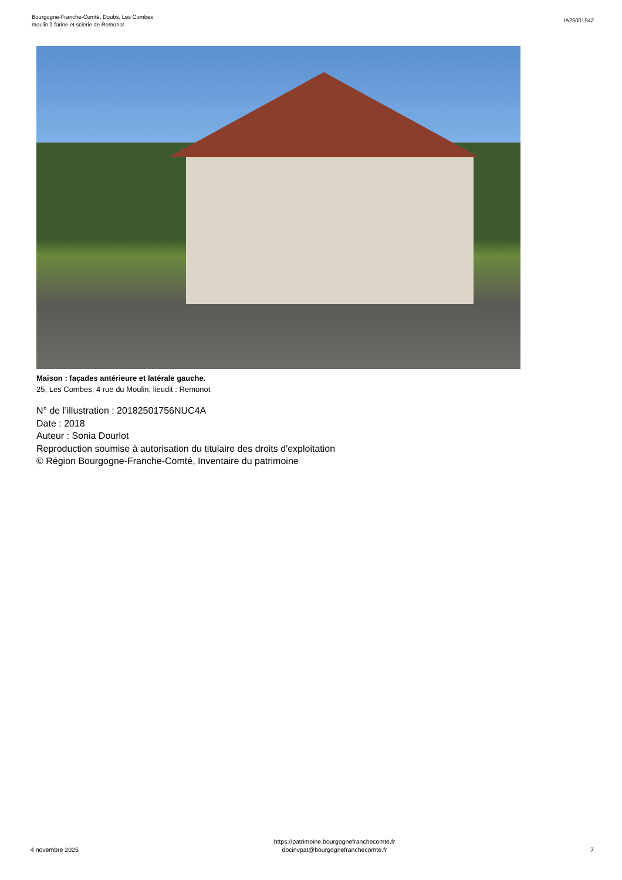Bourgogne-Franche-Comté, Doubs, Les Combes
moulin à farine et scierie de Remonot
IA25001942
Maison : façades antérieure et latérale gauche.
25, Les Combes, 4 rue du Moulin, lieudit : Remonot
N° de l’illustration : 20182501756NUC4A
Date : 2018
Auteur : Sonia Dourlot
Reproduction soumise à autorisation du titulaire des droits d'exploitation
© Région Bourgogne-Franche-Comté, Inventaire du patrimoine
4 novembre 2025
https://patrimoine.bourgognefranchecomte.fr
docinvpat@bourgognefranchecomte.fr
7